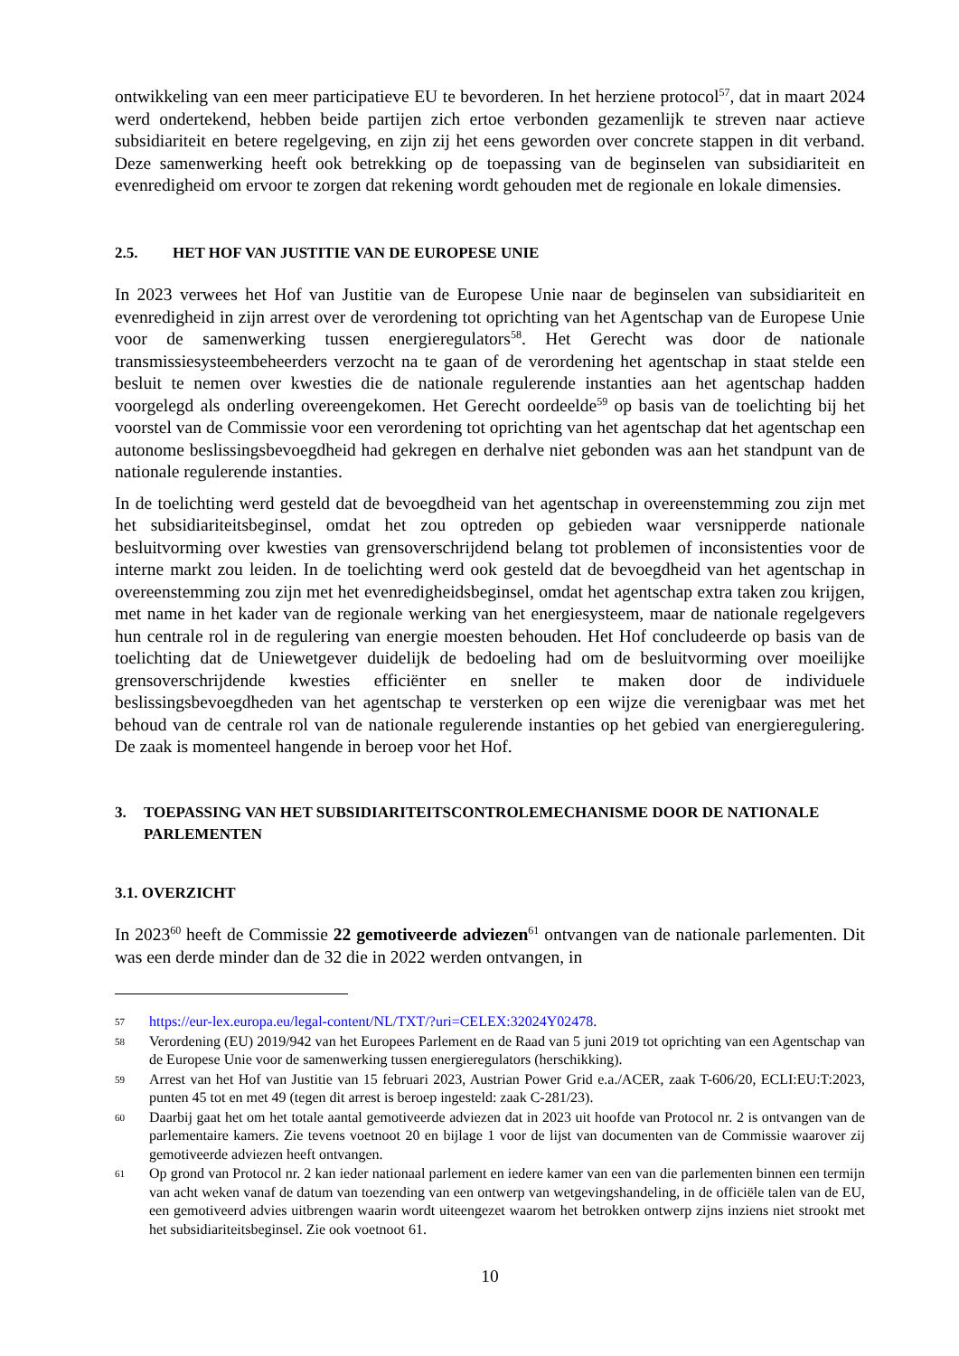ontwikkeling van een meer participatieve EU te bevorderen. In het herziene protocol<sup>57</sup>, dat in maart 2024 werd ondertekend, hebben beide partijen zich ertoe verbonden gezamenlijk te streven naar actieve subsidiariteit en betere regelgeving, en zijn zij het eens geworden over concrete stappen in dit verband. Deze samenwerking heeft ook betrekking op de toepassing van de beginselen van subsidiariteit en evenredigheid om ervoor te zorgen dat rekening wordt gehouden met de regionale en lokale dimensies.
2.5. HET HOF VAN JUSTITIE VAN DE EUROPESE UNIE
In 2023 verwees het Hof van Justitie van de Europese Unie naar de beginselen van subsidiariteit en evenredigheid in zijn arrest over de verordening tot oprichting van het Agentschap van de Europese Unie voor de samenwerking tussen energieregulators<sup>58</sup>. Het Gerecht was door de nationale transmissiesysteembeheerders verzocht na te gaan of de verordening het agentschap in staat stelde een besluit te nemen over kwesties die de nationale regulerende instanties aan het agentschap hadden voorgelegd als onderling overeengekomen. Het Gerecht oordeelde<sup>59</sup> op basis van de toelichting bij het voorstel van de Commissie voor een verordening tot oprichting van het agentschap dat het agentschap een autonome beslissingsbevoegdheid had gekregen en derhalve niet gebonden was aan het standpunt van de nationale regulerende instanties.
In de toelichting werd gesteld dat de bevoegdheid van het agentschap in overeenstemming zou zijn met het subsidiariteitsbeginsel, omdat het zou optreden op gebieden waar versnipperde nationale besluitvorming over kwesties van grensoverschrijdend belang tot problemen of inconsistenties voor de interne markt zou leiden. In de toelichting werd ook gesteld dat de bevoegdheid van het agentschap in overeenstemming zou zijn met het evenredigheidsbeginsel, omdat het agentschap extra taken zou krijgen, met name in het kader van de regionale werking van het energiesysteem, maar de nationale regelgevers hun centrale rol in de regulering van energie moesten behouden. Het Hof concludeerde op basis van de toelichting dat de Uniewetgever duidelijk de bedoeling had om de besluitvorming over moeilijke grensoverschrijdende kwesties efficiënter en sneller te maken door de individuele beslissingsbevoegdheden van het agentschap te versterken op een wijze die verenigbaar was met het behoud van de centrale rol van de nationale regulerende instanties op het gebied van energieregulering. De zaak is momenteel hangende in beroep voor het Hof.
3. TOEPASSING VAN HET SUBSIDIARITEITSCONTROLEMECHANISME DOOR DE NATIONALE PARLEMENTEN
3.1. OVERZICHT
In 2023<sup>60</sup> heeft de Commissie 22 gemotiveerde adviezen<sup>61</sup> ontvangen van de nationale parlementen. Dit was een derde minder dan de 32 die in 2022 werden ontvangen, in
57 https://eur-lex.europa.eu/legal-content/NL/TXT/?uri=CELEX:32024Y02478.
58 Verordening (EU) 2019/942 van het Europees Parlement en de Raad van 5 juni 2019 tot oprichting van een Agentschap van de Europese Unie voor de samenwerking tussen energieregulators (herschikking).
59 Arrest van het Hof van Justitie van 15 februari 2023, Austrian Power Grid e.a./ACER, zaak T-606/20, ECLI:EU:T:2023, punten 45 tot en met 49 (tegen dit arrest is beroep ingesteld: zaak C-281/23).
60 Daarbij gaat het om het totale aantal gemotiveerde adviezen dat in 2023 uit hoofde van Protocol nr. 2 is ontvangen van de parlementaire kamers. Zie tevens voetnoot 20 en bijlage 1 voor de lijst van documenten van de Commissie waarover zij gemotiveerde adviezen heeft ontvangen.
61 Op grond van Protocol nr. 2 kan ieder nationaal parlement en iedere kamer van een van die parlementen binnen een termijn van acht weken vanaf de datum van toezending van een ontwerp van wetgevingshandeling, in de officiële talen van de EU, een gemotiveerd advies uitbrengen waarin wordt uiteengezet waarom het betrokken ontwerp zijns inziens niet strookt met het subsidiariteitsbeginsel. Zie ook voetnoot 61.
10